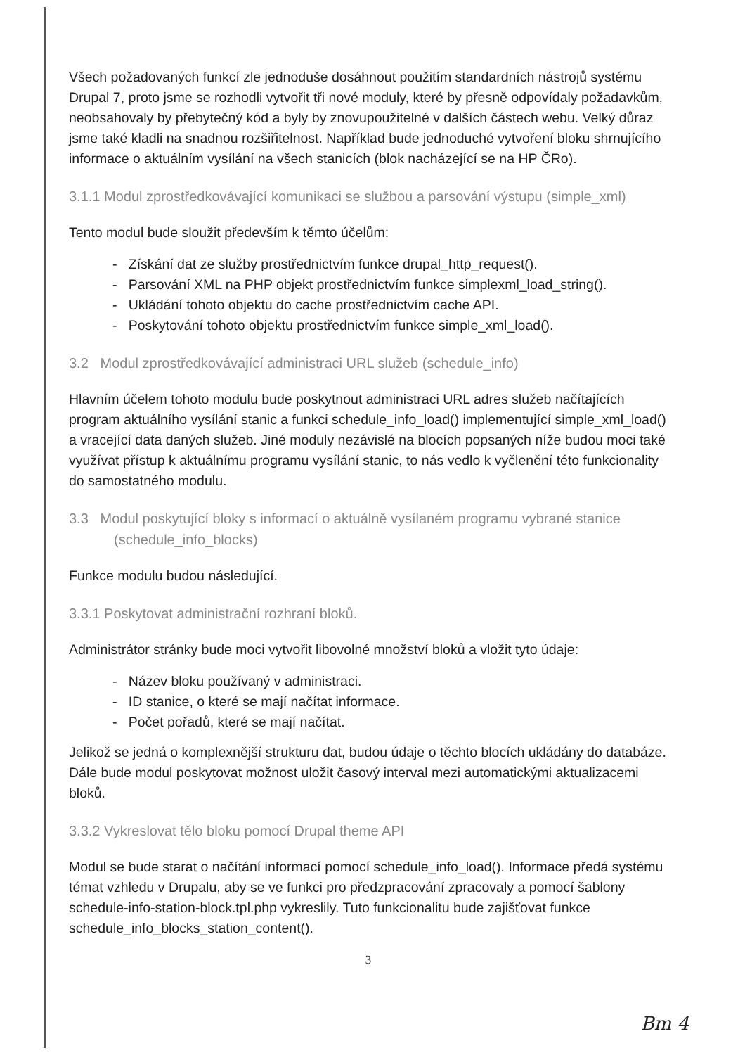Všech požadovaných funkcí zle jednoduše dosáhnout použitím standardních nástrojů systému Drupal 7, proto jsme se rozhodli vytvořit tři nové moduly, které by přesně odpovídaly požadavkům, neobsahovaly by přebytečný kód a byly by znovupoužitelné v dalších částech webu. Velký důraz jsme také kladli na snadnou rozšiřitelnost. Například bude jednoduché vytvoření bloku shrnujícího informace o aktuálním vysílání na všech stanicích (blok nacházející se na HP ČRo).
3.1.1 Modul zprostředkovávající komunikaci se službou a parsování výstupu (simple_xml)
Tento modul bude sloužit především k těmto účelům:
- Získání dat ze služby prostřednictvím funkce drupal_http_request().
- Parsování XML na PHP objekt prostřednictvím funkce simplexml_load_string().
- Ukládání tohoto objektu do cache prostřednictvím cache API.
- Poskytování tohoto objektu prostřednictvím funkce simple_xml_load().
3.2 Modul zprostředkovávající administraci URL služeb (schedule_info)
Hlavním účelem tohoto modulu bude poskytnout administraci URL adres služeb načítajících program aktuálního vysílání stanic a funkci schedule_info_load() implementující simple_xml_load() a vracející data daných služeb. Jiné moduly nezávislé na blocích popsaných níže budou moci také využívat přístup k aktuálnímu programu vysílání stanic, to nás vedlo k vyčlenění této funkcionality do samostatného modulu.
3.3 Modul poskytující bloky s informací o aktuálně vysílaném programu vybrané stanice (schedule_info_blocks)
Funkce modulu budou následující.
3.3.1 Poskytovat administrační rozhraní bloků.
Administrátor stránky bude moci vytvořit libovolné množství bloků a vložit tyto údaje:
- Název bloku používaný v administraci.
- ID stanice, o které se mají načítat informace.
- Počet pořadů, které se mají načítat.
Jelikož se jedná o komplexnější strukturu dat, budou údaje o těchto blocích ukládány do databáze. Dále bude modul poskytovat možnost uložit časový interval mezi automatickými aktualizacemi bloků.
3.3.2 Vykreslovat tělo bloku pomocí Drupal theme API
Modul se bude starat o načítání informací pomocí schedule_info_load(). Informace předá systému témat vzhledu v Drupalu, aby se ve funkci pro předzpracování zpracovaly a pomocí šablony schedule-info-station-block.tpl.php vykreslily. Tuto funkcionalitu bude zajišťovat funkce schedule_info_blocks_station_content().
3
Bm 4